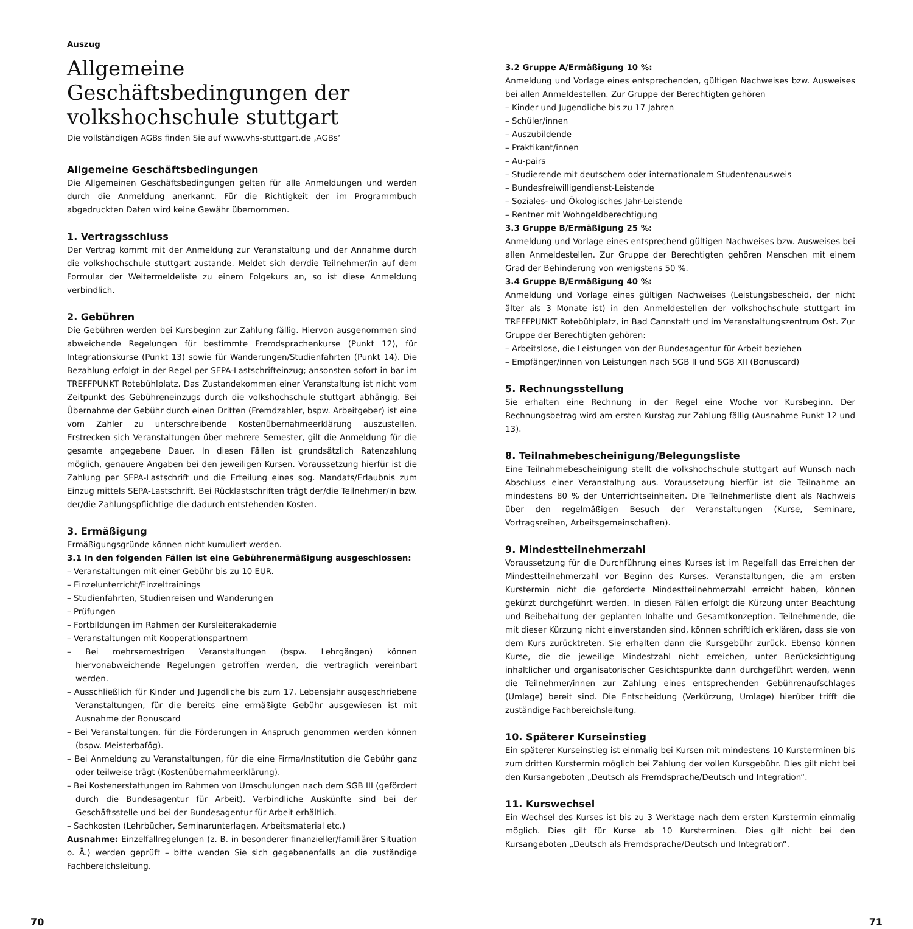Auszug
Allgemeine Geschäftsbedingungen der volkshochschule stuttgart
Die vollständigen AGBs finden Sie auf www.vhs-stuttgart.de ‚AGBs‘
Allgemeine Geschäftsbedingungen
Die Allgemeinen Geschäftsbedingungen gelten für alle Anmeldungen und werden durch die Anmeldung anerkannt. Für die Richtigkeit der im Programmbuch abgedruckten Daten wird keine Gewähr übernommen.
1. Vertragsschluss
Der Vertrag kommt mit der Anmeldung zur Veranstaltung und der Annahme durch die volkshochschule stuttgart zustande. Meldet sich der/die Teilnehmer/in auf dem Formular der Weitermeldeliste zu einem Folgekurs an, so ist diese Anmeldung verbindlich.
2. Gebühren
Die Gebühren werden bei Kursbeginn zur Zahlung fällig. Hiervon ausgenommen sind abweichende Regelungen für bestimmte Fremdsprachenkurse (Punkt 12), für Integrationskurse (Punkt 13) sowie für Wanderungen/Studienfahrten (Punkt 14). Die Bezahlung erfolgt in der Regel per SEPA-Lastschrifteinzug; ansonsten sofort in bar im TREFFPUNKT Rotebühlplatz. Das Zustandekommen einer Veranstaltung ist nicht vom Zeitpunkt des Gebühreneinzugs durch die volkshochschule stuttgart abhängig. Bei Übernahme der Gebühr durch einen Dritten (Fremdzahler, bspw. Arbeitgeber) ist eine vom Zahler zu unterschreibende Kostenübernahmeerklärung auszustellen. Erstrecken sich Veranstaltungen über mehrere Semester, gilt die Anmeldung für die gesamte angegebene Dauer. In diesen Fällen ist grundsätzlich Ratenzahlung möglich, genauere Angaben bei den jeweiligen Kursen. Voraussetzung hierfür ist die Zahlung per SEPA-Lastschrift und die Erteilung eines sog. Mandats/Erlaubnis zum Einzug mittels SEPA-Lastschrift. Bei Rücklastschriften trägt der/die Teilnehmer/in bzw. der/die Zahlungspflichtige die dadurch entstehenden Kosten.
3. Ermäßigung
Ermäßigungsgründe können nicht kumuliert werden.
3.1 In den folgenden Fällen ist eine Gebührenermäßigung ausgeschlossen:
– Veranstaltungen mit einer Gebühr bis zu 10 EUR.
– Einzelunterricht/Einzeltrainings
– Studienfahrten, Studienreisen und Wanderungen
– Prüfungen
– Fortbildungen im Rahmen der Kursleiterakademie
– Veranstaltungen mit Kooperationspartnern
– Bei mehrsemestrigen Veranstaltungen (bspw. Lehrgängen) können hiervonabweichende Regelungen getroffen werden, die vertraglich vereinbart werden.
– Ausschließlich für Kinder und Jugendliche bis zum 17. Lebensjahr ausgeschriebene Veranstaltungen, für die bereits eine ermäßigte Gebühr ausgewiesen ist mit Ausnahme der Bonuscard
– Bei Veranstaltungen, für die Förderungen in Anspruch genommen werden können (bspw. Meisterbafög).
– Bei Anmeldung zu Veranstaltungen, für die eine Firma/Institution die Gebühr ganz oder teilweise trägt (Kostenübernahmeerklärung).
– Bei Kostenerstattungen im Rahmen von Umschulungen nach dem SGB III (gefördert durch die Bundesagentur für Arbeit). Verbindliche Auskünfte sind bei der Geschäftsstelle und bei der Bundesagentur für Arbeit erhältlich.
– Sachkosten (Lehrbücher, Seminarunterlagen, Arbeitsmaterial etc.)
Ausnahme: Einzelfallregelungen (z. B. in besonderer finanzieller/familiärer Situation o. Ä.) werden geprüft – bitte wenden Sie sich gegebenenfalls an die zuständige Fachbereichsleitung.
3.2 Gruppe A/Ermäßigung 10 %:
Anmeldung und Vorlage eines entsprechenden, gültigen Nachweises bzw. Ausweises bei allen Anmeldestellen. Zur Gruppe der Berechtigten gehören
– Kinder und Jugendliche bis zu 17 Jahren
– Schüler/innen
– Auszubildende
– Praktikant/innen
– Au-pairs
– Studierende mit deutschem oder internationalem Studentenausweis
– Bundesfreiwilligendienst-Leistende
– Soziales- und Ökologisches Jahr-Leistende
– Rentner mit Wohngeldberechtigung
3.3 Gruppe B/Ermäßigung 25 %:
Anmeldung und Vorlage eines entsprechend gültigen Nachweises bzw. Ausweises bei allen Anmeldestellen. Zur Gruppe der Berechtigten gehören Menschen mit einem Grad der Behinderung von wenigstens 50 %.
3.4 Gruppe B/Ermäßigung 40 %:
Anmeldung und Vorlage eines gültigen Nachweises (Leistungsbescheid, der nicht älter als 3 Monate ist) in den Anmeldestellen der volkshochschule stuttgart im TREFFPUNKT Rotebühlplatz, in Bad Cannstatt und im Veranstaltungszentrum Ost. Zur Gruppe der Berechtigten gehören:
– Arbeitslose, die Leistungen von der Bundesagentur für Arbeit beziehen
– Empfänger/innen von Leistungen nach SGB II und SGB XII (Bonuscard)
5. Rechnungsstellung
Sie erhalten eine Rechnung in der Regel eine Woche vor Kursbeginn. Der Rechnungsbetrag wird am ersten Kurstag zur Zahlung fällig (Ausnahme Punkt 12 und 13).
8. Teilnahmebescheinigung/Belegungsliste
Eine Teilnahmebescheinigung stellt die volkshochschule stuttgart auf Wunsch nach Abschluss einer Veranstaltung aus. Voraussetzung hierfür ist die Teilnahme an mindestens 80 % der Unterrichtseinheiten. Die Teilnehmerliste dient als Nachweis über den regelmäßigen Besuch der Veranstaltungen (Kurse, Seminare, Vortragsreihen, Arbeitsgemeinschaften).
9. Mindestteilnehmerzahl
Voraussetzung für die Durchführung eines Kurses ist im Regelfall das Erreichen der Mindestteilnehmerzahl vor Beginn des Kurses. Veranstaltungen, die am ersten Kurstermin nicht die geforderte Mindestteilnehmerzahl erreicht haben, können gekürzt durchgeführt werden. In diesen Fällen erfolgt die Kürzung unter Beachtung und Beibehaltung der geplanten Inhalte und Gesamtkonzeption. Teilnehmende, die mit dieser Kürzung nicht einverstanden sind, können schriftlich erklären, dass sie von dem Kurs zurücktreten. Sie erhalten dann die Kursgebühr zurück. Ebenso können Kurse, die die jeweilige Mindestzahl nicht erreichen, unter Berücksichtigung inhaltlicher und organisatorischer Gesichtspunkte dann durchgeführt werden, wenn die Teilnehmer/innen zur Zahlung eines entsprechenden Gebührenaufschlages (Umlage) bereit sind. Die Entscheidung (Verkürzung, Umlage) hierüber trifft die zuständige Fachbereichsleitung.
10. Späterer Kurseinstieg
Ein späterer Kurseinstieg ist einmalig bei Kursen mit mindestens 10 Kursterminen bis zum dritten Kurstermin möglich bei Zahlung der vollen Kursgebühr. Dies gilt nicht bei den Kursangeboten „Deutsch als Fremdsprache/Deutsch und Integration“.
11. Kurswechsel
Ein Wechsel des Kurses ist bis zu 3 Werktage nach dem ersten Kurstermin einmalig möglich. Dies gilt für Kurse ab 10 Kursterminen. Dies gilt nicht bei den Kursangeboten „Deutsch als Fremdsprache/Deutsch und Integration“.
70 71